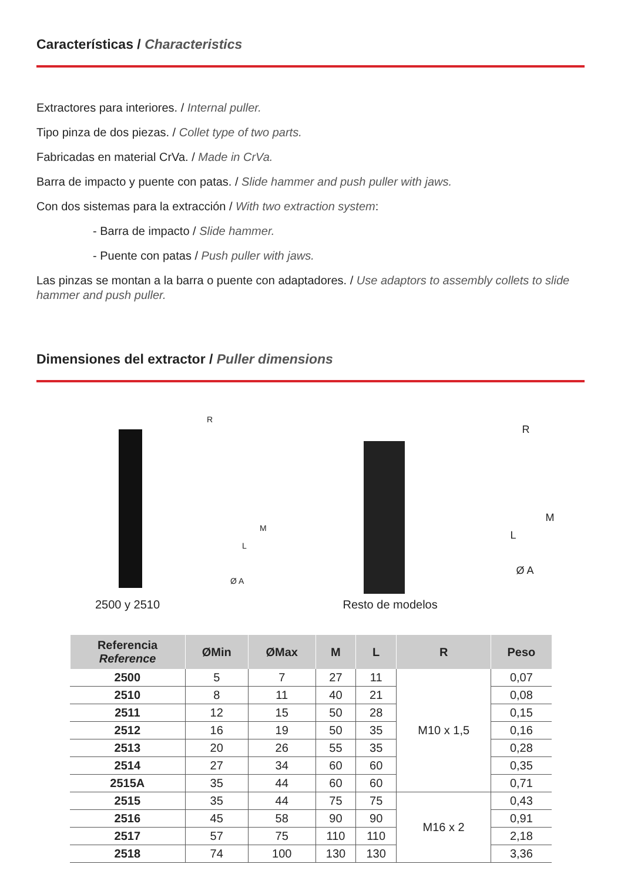Características / Characteristics
Extractores para interiores. / Internal puller.
Tipo pinza de dos piezas. / Collet type of two parts.
Fabricadas en material CrVa. / Made in CrVa.
Barra de impacto y puente con patas. / Slide hammer and push puller with jaws.
Con dos sistemas para la extracción / With two extraction system:
- Barra de impacto / Slide hammer.
- Puente con patas / Push puller with jaws.
Las pinzas se montan a la barra o puente con adaptadores. / Use adaptors to assembly collets to slide hammer and push puller.
Dimensiones del extractor / Puller dimensions
R
M
L
Ø A
2500 y 2510
R
M
L
Ø A
Resto de modelos
| Referencia Reference | ØMin | ØMax | M | L | R | Peso |
| --- | --- | --- | --- | --- | --- | --- |
| 2500 | 5 | 7 | 27 | 11 | M10 x 1,5 | 0,07 |
| 2510 | 8 | 11 | 40 | 21 | | 0,08 |
| 2511 | 12 | 15 | 50 | 28 | | 0,15 |
| 2512 | 16 | 19 | 50 | 35 | | 0,16 |
| 2513 | 20 | 26 | 55 | 35 | | 0,28 |
| 2514 | 27 | 34 | 60 | 60 | | 0,35 |
| 2515A | 35 | 44 | 60 | 60 | | 0,71 |
| 2515 | 35 | 44 | 75 | 75 | M16 x 2 | 0,43 |
| 2516 | 45 | 58 | 90 | 90 | | 0,91 |
| 2517 | 57 | 75 | 110 | 110 | | 2,18 |
| 2518 | 74 | 100 | 130 | 130 | | 3,36 |